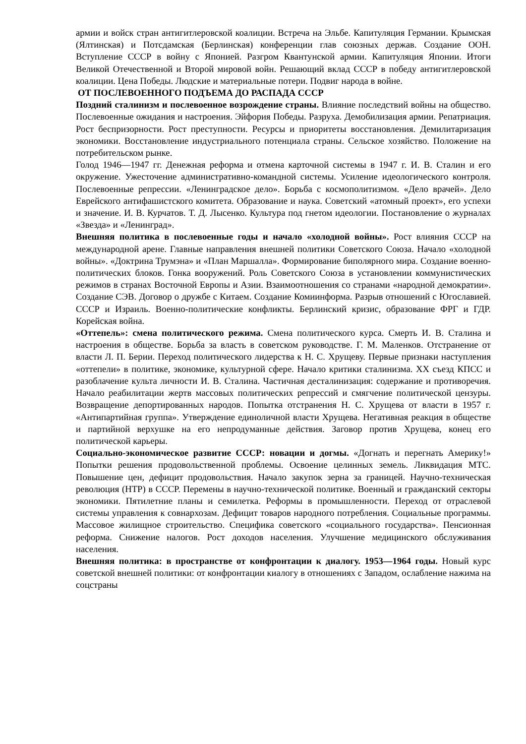армии и войск стран антигитлеровской коалиции. Встреча на Эльбе. Капитуляция Германии. Крымская (Ялтинская) и Потсдамская (Берлинская) конференции глав союзных держав. Создание ООН. Вступление СССР в войну с Японией. Разгром Квантунской армии. Капитуляция Японии. Итоги Великой Отечественной и Второй мировой войн. Решающий вклад СССР в победу антигитлеровской коалиции. Цена Победы. Людские и материальные потери. Подвиг народа в войне.
ОТ ПОСЛЕВОЕННОГО ПОДЪЕМА ДО РАСПАДА СССР
Поздний сталинизм и послевоенное возрождение страны. Влияние последствий войны на общество. Послевоенные ожидания и настроения. Эйфория Победы. Разруха. Демобилизация армии. Репатриация. Рост беспризорности. Рост преступности. Ресурсы и приоритеты восстановления. Демилитаризация экономики. Восстановление индустриального потенциала страны. Сельское хозяйство. Положение на потребительском рынке.
Голод 1946—1947 гг. Денежная реформа и отмена карточной системы в 1947 г. И. В. Сталин и его окружение. Ужесточение административно-командной системы. Усиление идеологического контроля. Послевоенные репрессии. «Ленинградское дело». Борьба с космополитизмом. «Дело врачей». Дело Еврейского антифашистского комитета. Образование и наука. Советский «атомный проект», его успехи и значение. И. В. Курчатов. Т. Д. Лысенко. Культура под гнетом идеологии. Постановление о журналах «Звезда» и «Ленинград».
Внешняя политика в послевоенные годы и начало «холодной войны». Рост влияния СССР на международной арене. Главные направления внешней политики Советского Союза. Начало «холодной войны». «Доктрина Трумэна» и «План Маршалла». Формирование биполярного мира. Создание военно-политических блоков. Гонка вооружений. Роль Советского Союза в установлении коммунистических режимов в странах Восточной Европы и Азии. Взаимоотношения со странами «народной демократии». Создание СЭВ. Договор о дружбе с Китаем. Создание Комиинформа. Разрыв отношений с Югославией. СССР и Израиль. Военно-политические конфликты. Берлинский кризис, образование ФРГ и ГДР. Корейская война.
«Оттепель»: смена политического режима. Смена политического курса. Смерть И. В. Сталина и настроения в обществе. Борьба за власть в советском руководстве. Г. М. Маленков. Отстранение от власти Л. П. Берии. Переход политического лидерства к Н. С. Хрущеву. Первые признаки наступления «оттепели» в политике, экономике, культурной сфере. Начало критики сталинизма. XX съезд КПСС и разоблачение культа личности И. В. Сталина. Частичная десталинизация: содержание и противоречия. Начало реабилитации жертв массовых политических репрессий и смягчение политической цензуры. Возвращение депортированных народов. Попытка отстранения Н. С. Хрущева от власти в 1957 г. «Антипартийная группа». Утверждение единоличной власти Хрущева. Негативная реакция в обществе и партийной верхушке на его непродуманные действия. Заговор против Хрущева, конец его политической карьеры.
Социально-экономическое развитие СССР: новации и догмы. «Догнать и перегнать Америку!» Попытки решения продовольственной проблемы. Освоение целинных земель. Ликвидация МТС. Повышение цен, дефицит продовольствия. Начало закупок зерна за границей. Научно-техническая революция (НТР) в СССР. Перемены в научно-технической политике. Военный и гражданский секторы экономики. Пятилетние планы и семилетка. Реформы в промышленности. Переход от отраслевой системы управления к совнархозам. Дефицит товаров народного потребления. Социальные программы. Массовое жилищное строительство. Специфика советского «социального государства». Пенсионная реформа. Снижение налогов. Рост доходов населения. Улучшение медицинского обслуживания населения.
Внешняя политика: в пространстве от конфронтации к диалогу. 1953—1964 годы. Новый курс советской внешней политики: от конфронтации киалогу в отношениях с Западом, ослабление нажима на соцстраны